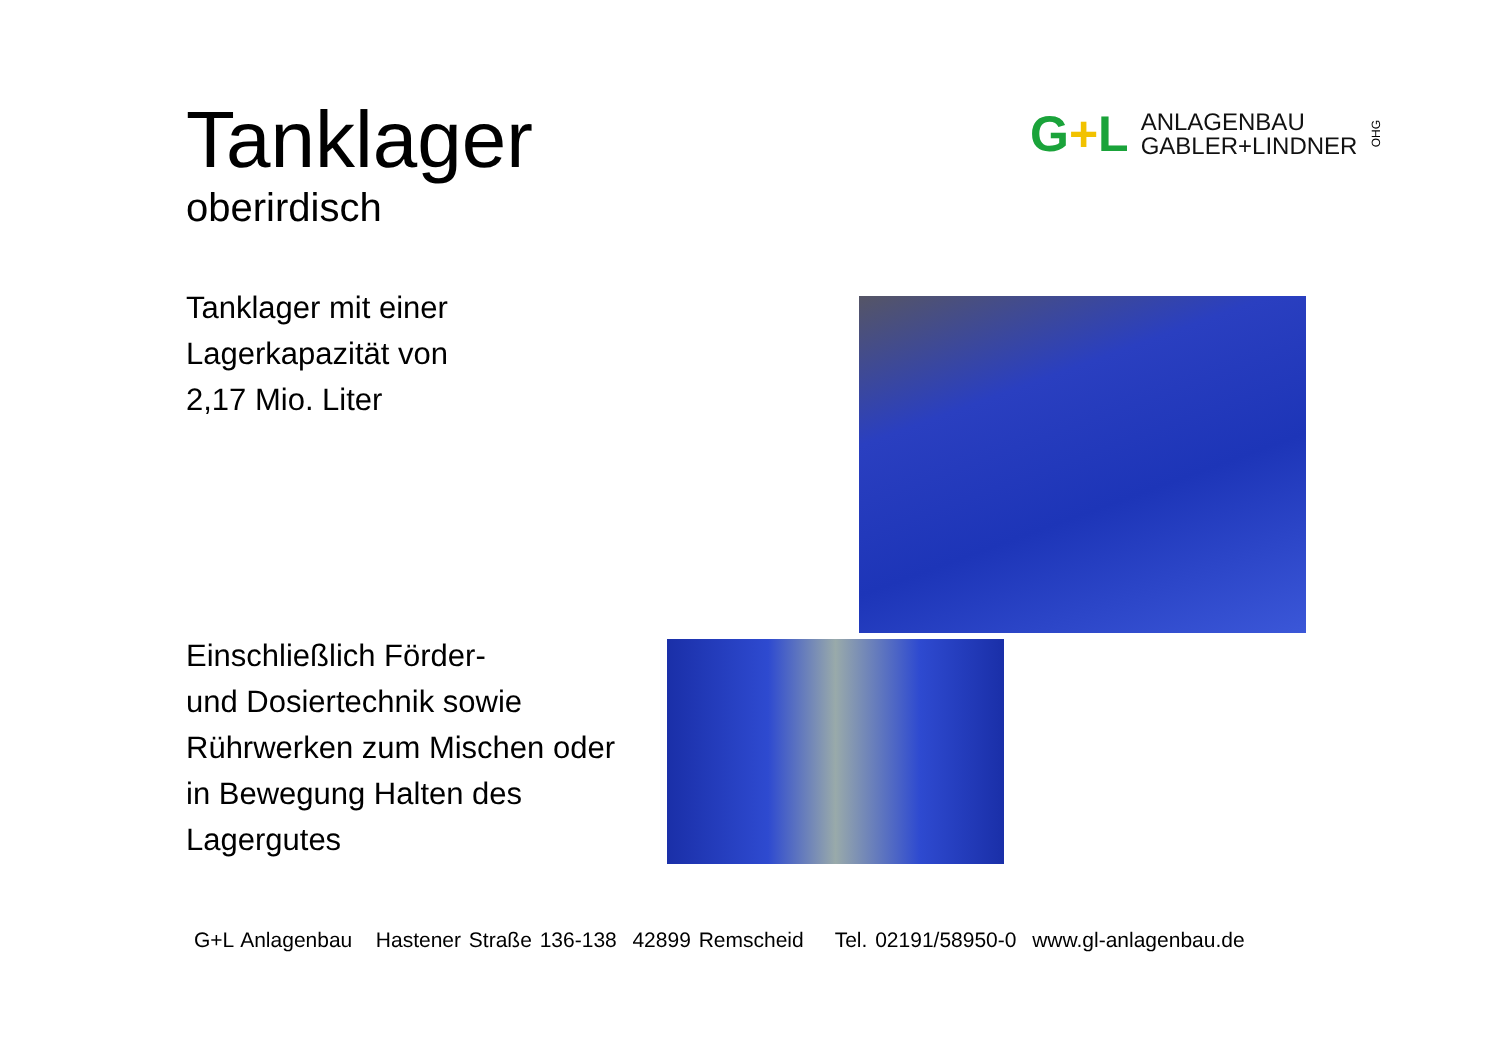Tanklager
oberirdisch
Tanklager mit einer
Lagerkapazität von
2,17 Mio. Liter
Einschließlich Förder-
und Dosiertechnik sowie
Rührwerken zum Mischen oder
in Bewegung Halten des
Lagergutes
G+L
ANLAGENBAU
GABLER+LINDNER
OHG
G+L Anlagenbau Hastener Straße 136-138 42899 Remscheid Tel. 02191/58950-0 www.gl-anlagenbau.de